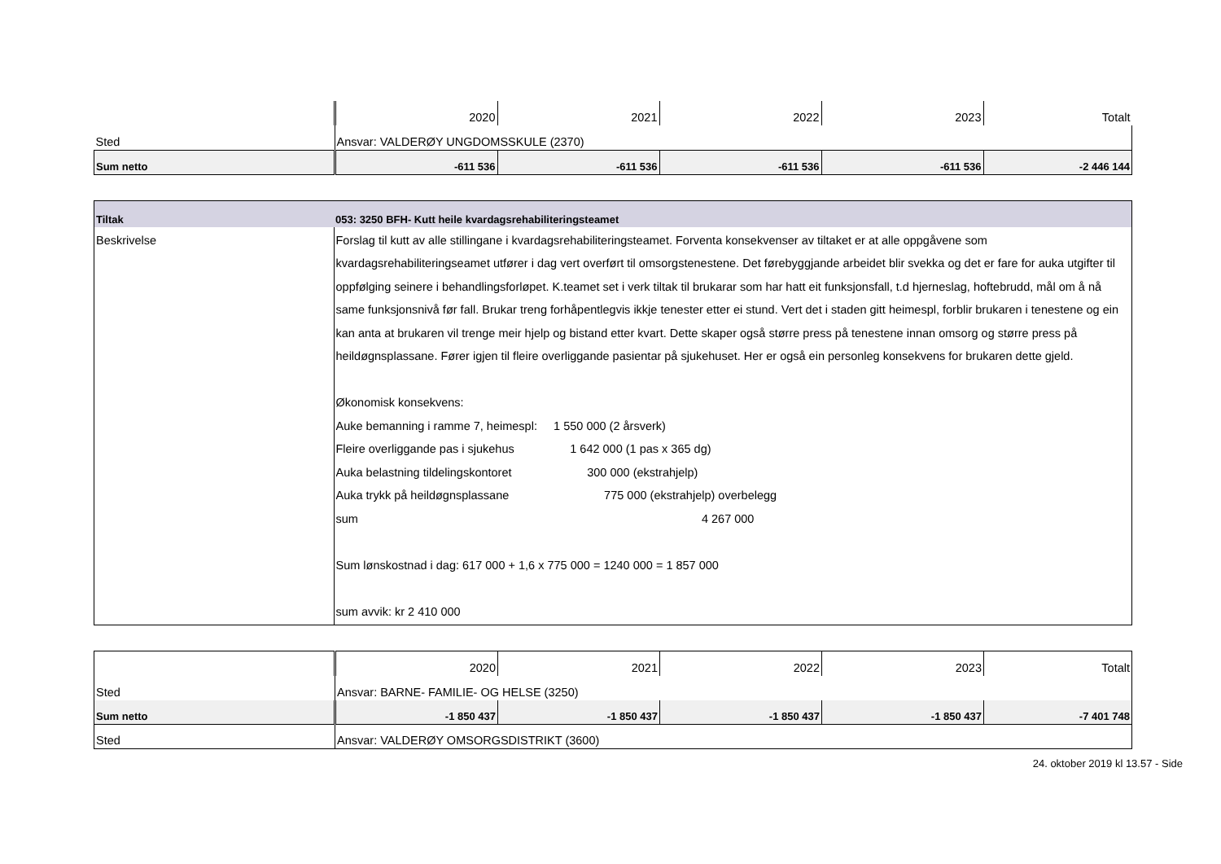| | 2020 | 2021 | 2022 | 2023 | Totalt |
| Sted | Ansvar: VALDERØY UNGDOMSSKULE (2370) | | | | |
| Sum netto | -611 536 | -611 536 | -611 536 | -611 536 | -2 446 144 |
| Tiltak | 053: 3250 BFH- Kutt heile kvardagsrehabiliteringsteamet |
| Beskrivelse | Forslag til kutt av alle stillingane i kvardagsrehabiliteringsteamet. Forventa konsekvenser av tiltaket er at alle oppgåvene som kvardagsrehabiliteringseamet utfører i dag vert overført til omsorgstenestene. Det førebyggjande arbeidet blir svekka og det er fare for auka utgifter til oppfølging seinere i behandlingsforløpet. K.teamet set i verk tiltak til brukarar som har hatt eit funksjonsfall, t.d hjerneslag, hoftebrudd, mål om å nå same funksjonsnivå før fall. Brukar treng forhåpentlegvis ikkje tenester etter ei stund. Vert det i staden gitt heimespl, forblir brukaren i tenestene og ein kan anta at brukaren vil trenge meir hjelp og bistand etter kvart. Dette skaper også større press på tenestene innan omsorg og større press på heildøgnsplassane. Fører igjen til fleire overliggande pasientar på sjukehuset. Her er også ein personleg konsekvens for brukaren dette gjeld. Økonomisk konsekvens: Auke bemanning i ramme 7, heimespl: 1 550 000 (2 årsverk) Fleire overliggande pas i sjukehus 1 642 000 (1 pas x 365 dg) Auka belastning tildelingskontoret 300 000 (ekstrahjelp) Auka trykk på heildøgnsplassane 775 000 (ekstrahjelp) overbelegg sum 4 267 000 Sum lønskostnad i dag: 617 000 + 1,6 x 775 000 = 1240 000 = 1 857 000 sum avvik: kr 2 410 000 |
| | 2020 | 2021 | 2022 | 2023 | Totalt |
| Sted | Ansvar: BARNE- FAMILIE- OG HELSE (3250) | | | | |
| Sum netto | -1 850 437 | -1 850 437 | -1 850 437 | -1 850 437 | -7 401 748 |
| Sted | Ansvar: VALDERØY OMSORGSDISTRIKT (3600) | | | | |
24. oktober 2019 kl 13.57 - Side